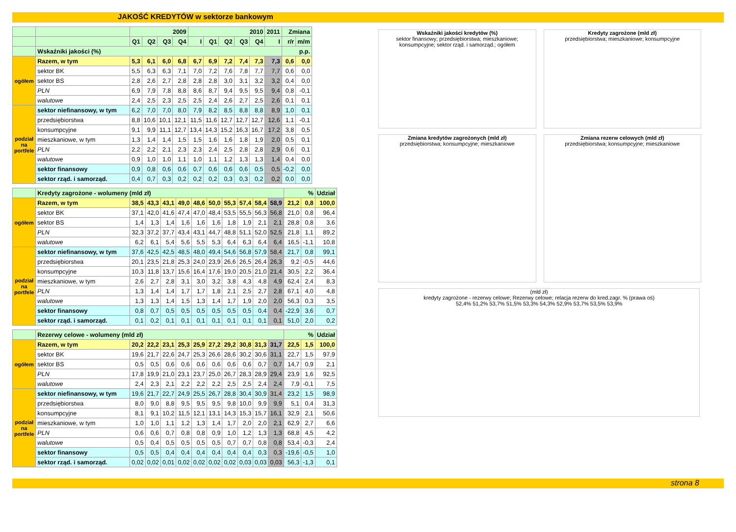JAKOŚĆ KREDYTÓW w sektorze bankowym
| | | 2009 | | | | 2010 | | | | | 2011 | Zmiana | |
| --- | --- | --- | --- | --- | --- | --- | --- | --- | --- | --- | --- | --- | --- |
| | | Q1 | Q2 | Q3 | Q4 | I | Q1 | Q2 | Q3 | Q4 | I | r/r | m/m |
| | Wskaźniki jakości (%) | | | | | | | | | | | p.p. | |
| ogółem | Razem, w tym | 5,3 | 6,1 | 6,0 | 6,8 | 6,7 | 6,9 | 7,2 | 7,4 | 7,3 | 7,3 | 0,6 | 0,0 |
| | sektor BK | 5,5 | 6,3 | 6,3 | 7,1 | 7,0 | 7,2 | 7,6 | 7,8 | 7,7 | 7,7 | 0,6 | 0,0 |
| | sektor BS | 2,8 | 2,6 | 2,7 | 2,8 | 2,8 | 2,8 | 3,0 | 3,1 | 3,2 | 3,2 | 0,4 | 0,0 |
| | PLN | 6,9 | 7,9 | 7,8 | 8,8 | 8,6 | 8,7 | 9,4 | 9,5 | 9,5 | 9,4 | 0,8 | -0,1 |
| | walutowe | 2,4 | 2,5 | 2,3 | 2,5 | 2,5 | 2,4 | 2,6 | 2,7 | 2,5 | 2,6 | 0,1 | 0,1 |
| podział na portfele | sektor niefinansowy, w tym | 6,2 | 7,0 | 7,0 | 8,0 | 7,9 | 8,2 | 8,5 | 8,8 | 8,8 | 8,9 | 1,0 | 0,1 |
| | przedsiębiorstwa | 8,8 | 10,6 | 10,1 | 12,1 | 11,5 | 11,6 | 12,7 | 12,7 | 12,7 | 12,6 | 1,1 | -0,1 |
| | konsumpcyjne | 9,1 | 9,9 | 11,1 | 12,7 | 13,4 | 14,3 | 15,2 | 16,3 | 16,7 | 17,2 | 3,8 | 0,5 |
| | mieszkaniowe, w tym | 1,3 | 1,4 | 1,4 | 1,5 | 1,5 | 1,6 | 1,6 | 1,8 | 1,9 | 2,0 | 0,5 | 0,1 |
| | PLN | 2,2 | 2,2 | 2,1 | 2,3 | 2,3 | 2,4 | 2,5 | 2,8 | 2,8 | 2,9 | 0,6 | 0,1 |
| | walutowe | 0,9 | 1,0 | 1,0 | 1,1 | 1,0 | 1,1 | 1,2 | 1,3 | 1,3 | 1,4 | 0,4 | 0,0 |
| | sektor finansowy | 0,9 | 0,8 | 0,6 | 0,6 | 0,7 | 0,6 | 0,6 | 0,6 | 0,5 | 0,5 | -0,2 | 0,0 |
| | sektor rząd. i samorząd. | 0,4 | 0,7 | 0,3 | 0,2 | 0,2 | 0,2 | 0,3 | 0,3 | 0,2 | 0,2 | 0,0 | 0,0 |
| | Kredyty zagrożone - wolumeny (mld zł) | | | | | | | | | | | % | | Udział |
| --- | --- | --- | --- | --- | --- | --- | --- | --- | --- | --- | --- | --- | --- | --- |
| ogółem | Razem, w tym | 38,5 | 43,3 | 43,1 | 49,0 | 48,6 | 50,0 | 55,3 | 57,4 | 58,4 | 58,9 | 21,2 | 0,8 | 100,0 |
| | sektor BK | 37,1 | 42,0 | 41,6 | 47,4 | 47,0 | 48,4 | 53,5 | 55,5 | 56,3 | 56,8 | 21,0 | 0,8 | 96,4 |
| | sektor BS | 1,4 | 1,3 | 1,4 | 1,6 | 1,6 | 1,6 | 1,8 | 1,9 | 2,1 | 2,1 | 28,8 | 0,8 | 3,6 |
| | PLN | 32,3 | 37,2 | 37,7 | 43,4 | 43,1 | 44,7 | 48,8 | 51,1 | 52,0 | 52,5 | 21,8 | 1,1 | 89,2 |
| | walutowe | 6,2 | 6,1 | 5,4 | 5,6 | 5,5 | 5,3 | 6,4 | 6,3 | 6,4 | 6,4 | 16,5 | -1,1 | 10,8 |
| podział na portfele | sektor niefinansowy, w tym | 37,6 | 42,5 | 42,5 | 48,5 | 48,0 | 49,4 | 54,6 | 56,8 | 57,9 | 58,4 | 21,7 | 0,8 | 99,1 |
| | przedsiębiorstwa | 20,1 | 23,5 | 21,8 | 25,3 | 24,0 | 23,9 | 26,6 | 26,5 | 26,4 | 26,3 | 9,2 | -0,5 | 44,6 |
| | konsumpcyjne | 10,3 | 11,8 | 13,7 | 15,6 | 16,4 | 17,6 | 19,0 | 20,5 | 21,0 | 21,4 | 30,5 | 2,2 | 36,4 |
| | mieszkaniowe, w tym | 2,6 | 2,7 | 2,8 | 3,1 | 3,0 | 3,2 | 3,8 | 4,3 | 4,8 | 4,9 | 62,4 | 2,4 | 8,3 |
| | PLN | 1,3 | 1,4 | 1,4 | 1,7 | 1,7 | 1,8 | 2,1 | 2,5 | 2,7 | 2,8 | 67,1 | 4,0 | 4,8 |
| | walutowe | 1,3 | 1,3 | 1,4 | 1,5 | 1,3 | 1,4 | 1,7 | 1,9 | 2,0 | 2,0 | 56,3 | 0,3 | 3,5 |
| | sektor finansowy | 0,8 | 0,7 | 0,5 | 0,5 | 0,5 | 0,5 | 0,5 | 0,5 | 0,4 | 0,4 | -22,9 | 3,6 | 0,7 |
| | sektor rząd. i samorząd. | 0,1 | 0,2 | 0,1 | 0,1 | 0,1 | 0,1 | 0,1 | 0,1 | 0,1 | 0,1 | 51,0 | 2,0 | 0,2 |
| | Rezerwy celowe - wolumeny (mld zł) | | | | | | | | | | | % | | Udział |
| --- | --- | --- | --- | --- | --- | --- | --- | --- | --- | --- | --- | --- | --- | --- |
| ogółem | Razem, w tym | 20,2 | 22,2 | 23,1 | 25,3 | 25,9 | 27,2 | 29,2 | 30,8 | 31,3 | 31,7 | 22,5 | 1,5 | 100,0 |
| | sektor BK | 19,6 | 21,7 | 22,6 | 24,7 | 25,3 | 26,6 | 28,6 | 30,2 | 30,6 | 31,1 | 22,7 | 1,5 | 97,9 |
| | sektor BS | 0,5 | 0,5 | 0,6 | 0,6 | 0,6 | 0,6 | 0,6 | 0,6 | 0,7 | 0,7 | 14,7 | 0,9 | 2,1 |
| | PLN | 17,8 | 19,9 | 21,0 | 23,1 | 23,7 | 25,0 | 26,7 | 28,3 | 28,9 | 29,4 | 23,9 | 1,6 | 92,5 |
| | walutowe | 2,4 | 2,3 | 2,1 | 2,2 | 2,2 | 2,2 | 2,5 | 2,5 | 2,4 | 2,4 | 7,9 | -0,1 | 7,5 |
| podział na portfele | sektor niefinansowy, w tym | 19,6 | 21,7 | 22,7 | 24,9 | 25,5 | 26,7 | 28,8 | 30,4 | 30,9 | 31,4 | 23,2 | 1,5 | 98,9 |
| | przedsiębiorstwa | 8,0 | 9,0 | 8,8 | 9,5 | 9,5 | 9,5 | 9,8 | 10,0 | 9,9 | 9,9 | 5,1 | 0,4 | 31,3 |
| | konsumpcyjne | 8,1 | 9,1 | 10,2 | 11,5 | 12,1 | 13,1 | 14,3 | 15,3 | 15,7 | 16,1 | 32,9 | 2,1 | 50,6 |
| | mieszkaniowe, w tym | 1,0 | 1,0 | 1,1 | 1,2 | 1,3 | 1,4 | 1,7 | 2,0 | 2,0 | 2,1 | 62,9 | 2,7 | 6,6 |
| | PLN | 0,6 | 0,6 | 0,7 | 0,8 | 0,8 | 0,9 | 1,0 | 1,2 | 1,3 | 1,3 | 68,8 | 4,5 | 4,2 |
| | walutowe | 0,5 | 0,4 | 0,5 | 0,5 | 0,5 | 0,5 | 0,7 | 0,7 | 0,8 | 0,8 | 53,4 | -0,3 | 2,4 |
| | sektor finansowy | 0,5 | 0,5 | 0,4 | 0,4 | 0,4 | 0,4 | 0,4 | 0,4 | 0,3 | 0,3 | -19,6 | -0,5 | 1,0 |
| | sektor rząd. i samorząd. | 0,02 | 0,02 | 0,01 | 0,02 | 0,02 | 0,02 | 0,02 | 0,03 | 0,03 | 0,03 | 56,3 | -1,3 | 0,1 |
Wskaźniki jakości kredytów (%)
sektor finansowy; przedsiębiorstwa; mieszkaniowe; konsumpcyjne; sektor rząd. i samorząd.; ogółem
Kredyty zagrożone (mld zł)
przedsiębiorstwa; mieszkaniowe; konsumpcyjne
Zmiana kredytów zagrożonych (mld zł)
przedsiębiorstwa; konsumpcyjne; mieszkaniowe
Zmiana rezerw celowych (mld zł)
przedsiębiorstwa; konsumpcyjne; mieszkaniowe
(mld zł)
kredyty zagrożone - rezerwy celowe; Rezerwy celowe; relacja rezerw do kred.zagr. % (prawa oś)
52,4% 51,2% 53,7% 51,5% 53,3% 54,3% 52,9% 53,7% 53,5% 53,9%
strona 8